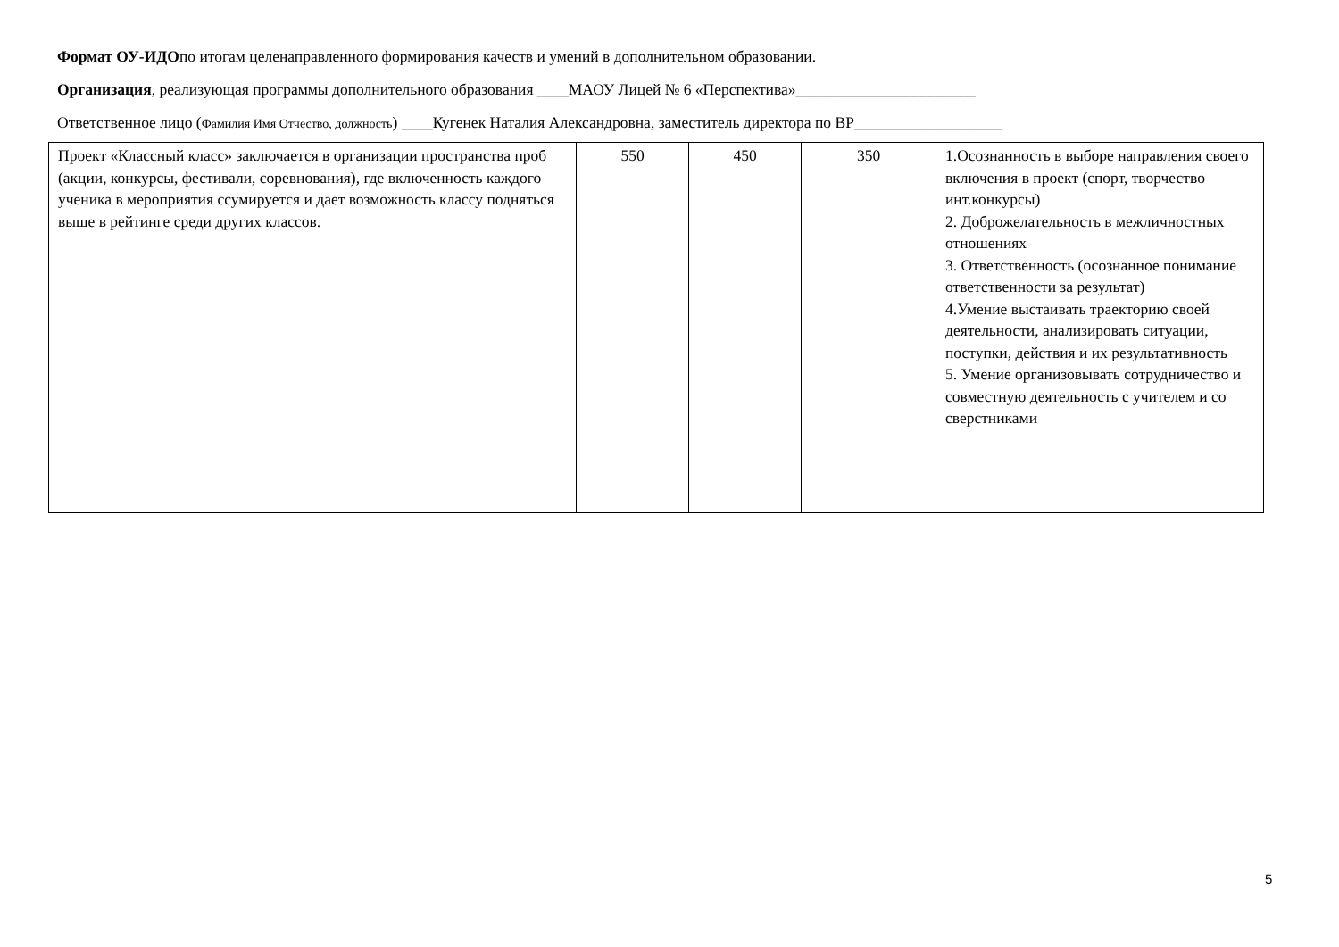Формат ОУ-ИДОпо итогам целенаправленного формирования качеств и умений в дополнительном образовании.
Организация, реализующая программы дополнительного образования ____МАОУ Лицей № 6 «Перспектива»_______________________
Ответственное лицо (Фамилия Имя Отчество, должность) ____Кугенек Наталия Александровна, заместитель директора по ВР___________________
| Проект «Классный класс» заключается в организации пространства проб (акции, конкурсы, фестивали, соревнования), где включенность каждого ученика в мероприятия ссумируется и дает возможность классу подняться выше в рейтинге среди других классов. | 550 | 450 | 350 | 1.Осознанность в выборе направления своего включения в проект (спорт, творчество инт.конкурсы) 2. Доброжелательность в межличностных отношениях 3. Ответственность (осознанное понимание ответственности за результат) 4.Умение выстаивать траекторию своей деятельности, анализировать ситуации, поступки, действия и их результативность 5. Умение организовывать сотрудничество и совместную деятельность с учителем и со сверстниками |
5